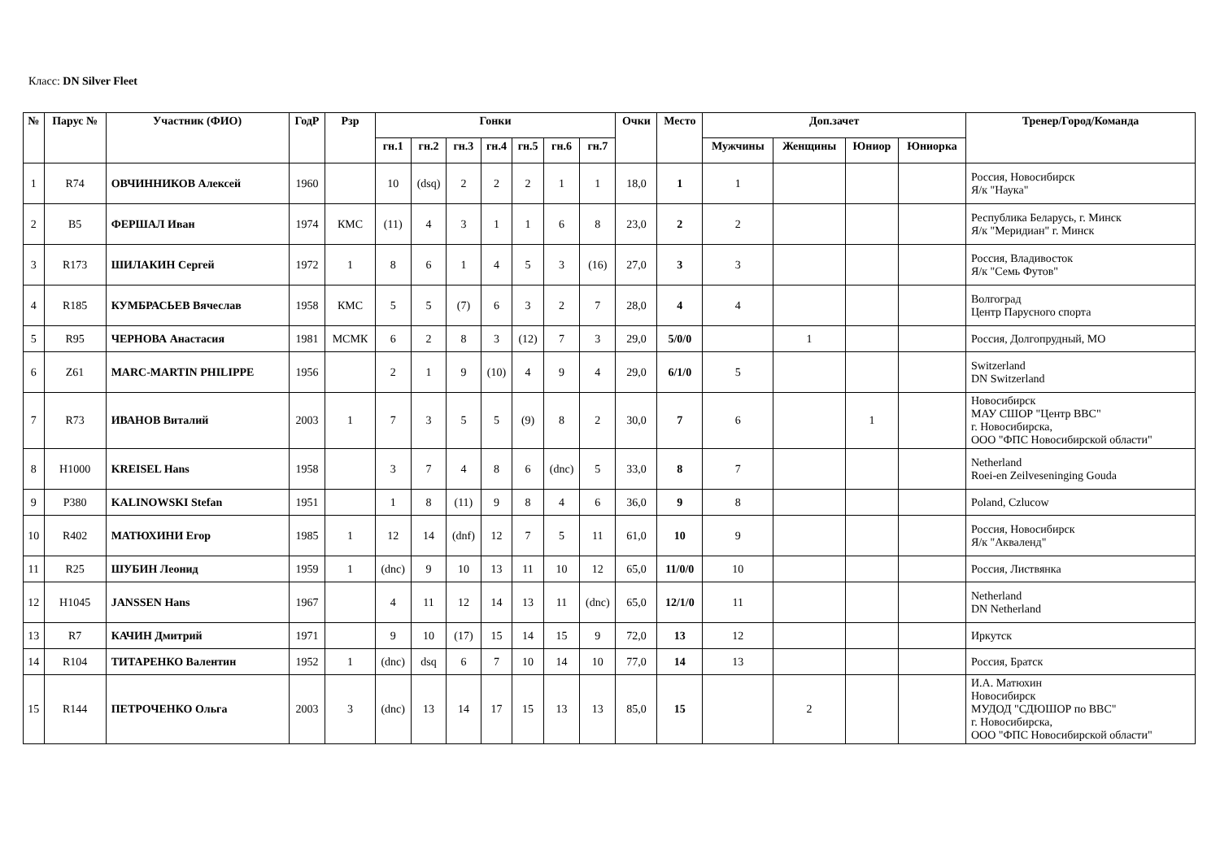Класс: DN Silver Fleet
| № | Парус № | Участник (ФИО) | ГодР | Рзр | Гонки | | | | | | | Очки | Место | Доп.зачет | | | | Тренер/Город/Команда |
| --- | --- | --- | --- | --- | --- | --- | --- | --- | --- | --- | --- | --- | --- | --- | --- | --- | --- | --- |
| | | | | | гн.1 | гн.2 | гн.3 | гн.4 | гн.5 | гн.6 | гн.7 | | | Мужчины | Женщины | Юниор | Юниорка | |
| 1 | R74 | ОВЧИННИКОВ Алексей | 1960 | | 10 | (dsq) | 2 | 2 | 2 | 1 | 1 | 18,0 | 1 | 1 | | | | Россия, Новосибирск Я/к "Наука" |
| 2 | B5 | ФЕРШАЛ Иван | 1974 | КМС | (11) | 4 | 3 | 1 | 1 | 6 | 8 | 23,0 | 2 | 2 | | | | Республика Беларусь, г. Минск Я/к "Меридиан" г. Минск |
| 3 | R173 | ШИЛАКИН Сергей | 1972 | 1 | 8 | 6 | 1 | 4 | 5 | 3 | (16) | 27,0 | 3 | 3 | | | | Россия, Владивосток Я/к "Семь Футов" |
| 4 | R185 | КУМБРАСЬЕВ Вячеслав | 1958 | КМС | 5 | 5 | (7) | 6 | 3 | 2 | 7 | 28,0 | 4 | 4 | | | | Волгоград Центр Парусного спорта |
| 5 | R95 | ЧЕРНОВА Анастасия | 1981 | МСМК | 6 | 2 | 8 | 3 | (12) | 7 | 3 | 29,0 | 5/0/0 | | 1 | | | Россия, Долгопрудный, МО |
| 6 | Z61 | MARC-MARTIN PHILIPPE | 1956 | | 2 | 1 | 9 | (10) | 4 | 9 | 4 | 29,0 | 6/1/0 | 5 | | | | Switzerland DN Switzerland |
| 7 | R73 | ИВАНОВ Виталий | 2003 | 1 | 7 | 3 | 5 | 5 | (9) | 8 | 2 | 30,0 | 7 | 6 | | 1 | | Новосибирск МАУ СШОР "Центр ВВС" г. Новосибирска, ООО "ФПС Новосибирской области" |
| 8 | H1000 | KREISEL Hans | 1958 | | 3 | 7 | 4 | 8 | 6 | (dnc) | 5 | 33,0 | 8 | 7 | | | | Netherland Roei-en Zeilveseninging Gouda |
| 9 | P380 | KALINOWSKI Stefan | 1951 | | 1 | 8 | (11) | 9 | 8 | 4 | 6 | 36,0 | 9 | 8 | | | | Poland, Czlucow |
| 10 | R402 | МАТЮХИНИ Егор | 1985 | 1 | 12 | 14 | (dnf) | 12 | 7 | 5 | 11 | 61,0 | 10 | 9 | | | | Россия, Новосибирск Я/к "Акваленд" |
| 11 | R25 | ШУБИН Леонид | 1959 | 1 | (dnc) | 9 | 10 | 13 | 11 | 10 | 12 | 65,0 | 11/0/0 | 10 | | | | Россия, Листвянка |
| 12 | H1045 | JANSSEN Hans | 1967 | | 4 | 11 | 12 | 14 | 13 | 11 | (dnc) | 65,0 | 12/1/0 | 11 | | | | Netherland DN Netherland |
| 13 | R7 | КАЧИН Дмитрий | 1971 | | 9 | 10 | (17) | 15 | 14 | 15 | 9 | 72,0 | 13 | 12 | | | | Иркутск |
| 14 | R104 | ТИТАРЕНКО Валентин | 1952 | 1 | (dnc) | dsq | 6 | 7 | 10 | 14 | 10 | 77,0 | 14 | 13 | | | | Россия, Братск |
| 15 | R144 | ПЕТРОЧЕНКО Ольга | 2003 | 3 | (dnc) | 13 | 14 | 17 | 15 | 13 | 13 | 85,0 | 15 | | 2 | | | И.А. Матюхин Новосибирск МУДОД "СДЮШОР по ВВС" г. Новосибирска, ООО "ФПС Новосибирской области" |